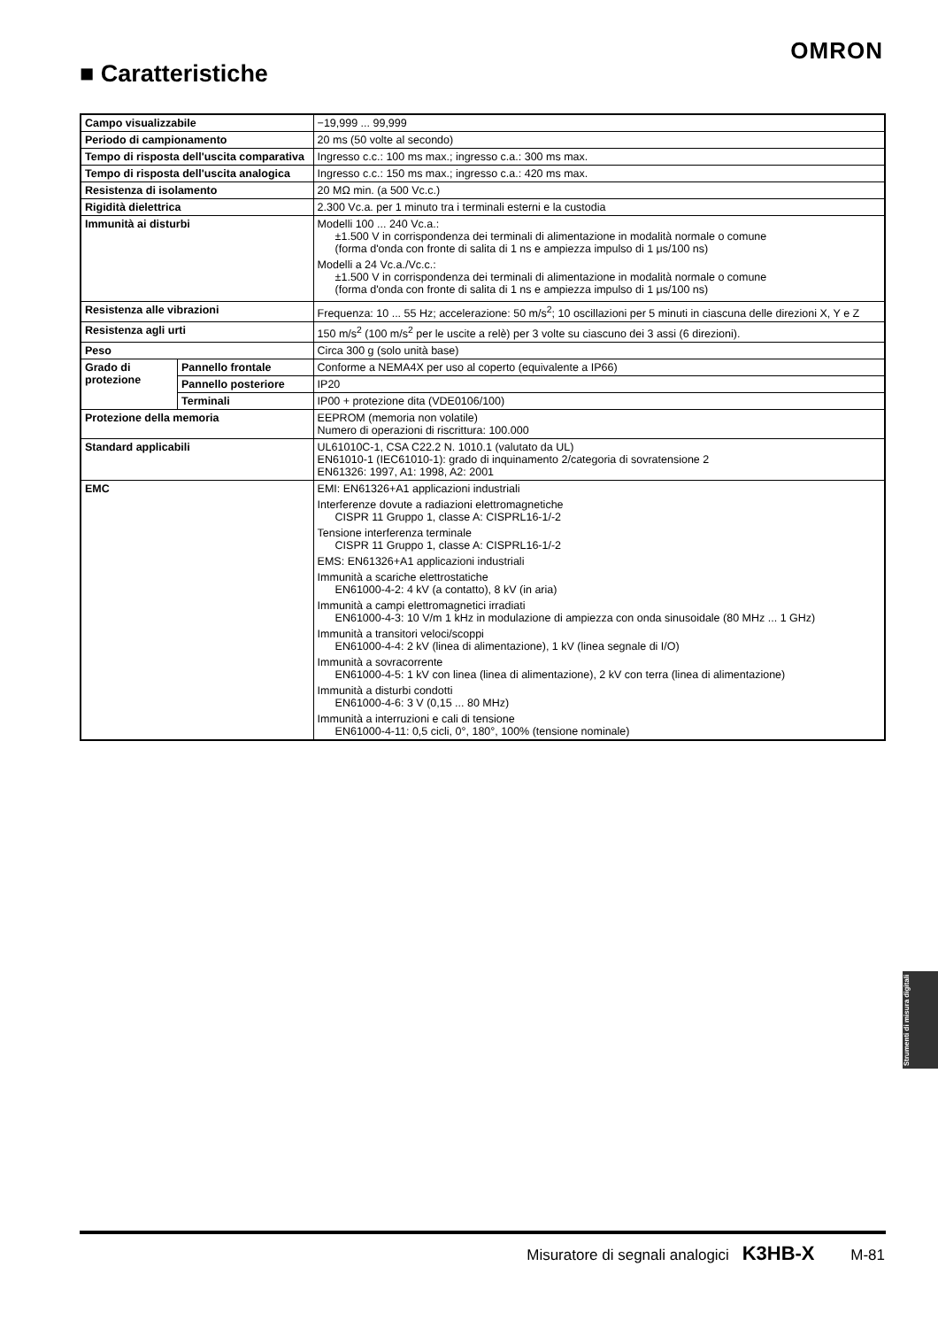OMRON
■ Caratteristiche
| Campo visualizzabile | | −19,999 ... 99,999 |
| Periodo di campionamento | | 20 ms (50 volte al secondo) |
| Tempo di risposta dell'uscita comparativa | | Ingresso c.c.: 100 ms max.; ingresso c.a.: 300 ms max. |
| Tempo di risposta dell'uscita analogica | | Ingresso c.c.: 150 ms max.; ingresso c.a.: 420 ms max. |
| Resistenza di isolamento | | 20 MΩ min. (a 500 Vc.c.) |
| Rigidità dielettrica | | 2.300 Vc.a. per 1 minuto tra i terminali esterni e la custodia |
| Immunità ai disturbi | | Modelli 100 ... 240 Vc.a.: ±1.500 V in corrispondenza dei terminali di alimentazione in modalità normale o comune (forma d'onda con fronte di salita di 1 ns e ampiezza impulso di 1 μs/100 ns) Modelli a 24 Vc.a./Vc.c.: ±1.500 V in corrispondenza dei terminali di alimentazione in modalità normale o comune (forma d'onda con fronte di salita di 1 ns e ampiezza impulso di 1 μs/100 ns) |
| Resistenza alle vibrazioni | | Frequenza: 10 ... 55 Hz; accelerazione: 50 m/s<sup>2</sup>; 10 oscillazioni per 5 minuti in ciascuna delle direzioni X, Y e Z |
| Resistenza agli urti | | 150 m/s<sup>2</sup> (100 m/s<sup>2</sup> per le uscite a relè) per 3 volte su ciascuno dei 3 assi (6 direzioni). |
| Peso | | Circa 300 g (solo unità base) |
| Grado di protezione | Pannello frontale | Conforme a NEMA4X per uso al coperto (equivalente a IP66) |
| | Pannello posteriore | IP20 |
| | Terminali | IP00 + protezione dita (VDE0106/100) |
| Protezione della memoria | | EEPROM (memoria non volatile) Numero di operazioni di riscrittura: 100.000 |
| Standard applicabili | | UL61010C-1, CSA C22.2 N. 1010.1 (valutato da UL) EN61010-1 (IEC61010-1): grado di inquinamento 2/categoria di sovratensione 2 EN61326: 1997, A1: 1998, A2: 2001 |
| EMC | | EMI: EN61326+A1 applicazioni industriali Interferenze dovute a radiazioni elettromagnetiche CISPR 11 Gruppo 1, classe A: CISPRL16-1/-2 Tensione interferenza terminale CISPR 11 Gruppo 1, classe A: CISPRL16-1/-2 EMS: EN61326+A1 applicazioni industriali Immunità a scariche elettrostatiche EN61000-4-2: 4 kV (a contatto), 8 kV (in aria) Immunità a campi elettromagnetici irradiati EN61000-4-3: 10 V/m 1 kHz in modulazione di ampiezza con onda sinusoidale (80 MHz ... 1 GHz) Immunità a transitori veloci/scoppi EN61000-4-4: 2 kV (linea di alimentazione), 1 kV (linea segnale di I/O) Immunità a sovracorrente EN61000-4-5: 1 kV con linea (linea di alimentazione), 2 kV con terra (linea di alimentazione) Immunità a disturbi condotti EN61000-4-6: 3 V (0,15 ... 80 MHz) Immunità a interruzioni e cali di tensione EN61000-4-11: 0,5 cicli, 0°, 180°, 100% (tensione nominale) |
Strumenti di misura digitali
Misuratore di segnali analogici K3HB-X M-81